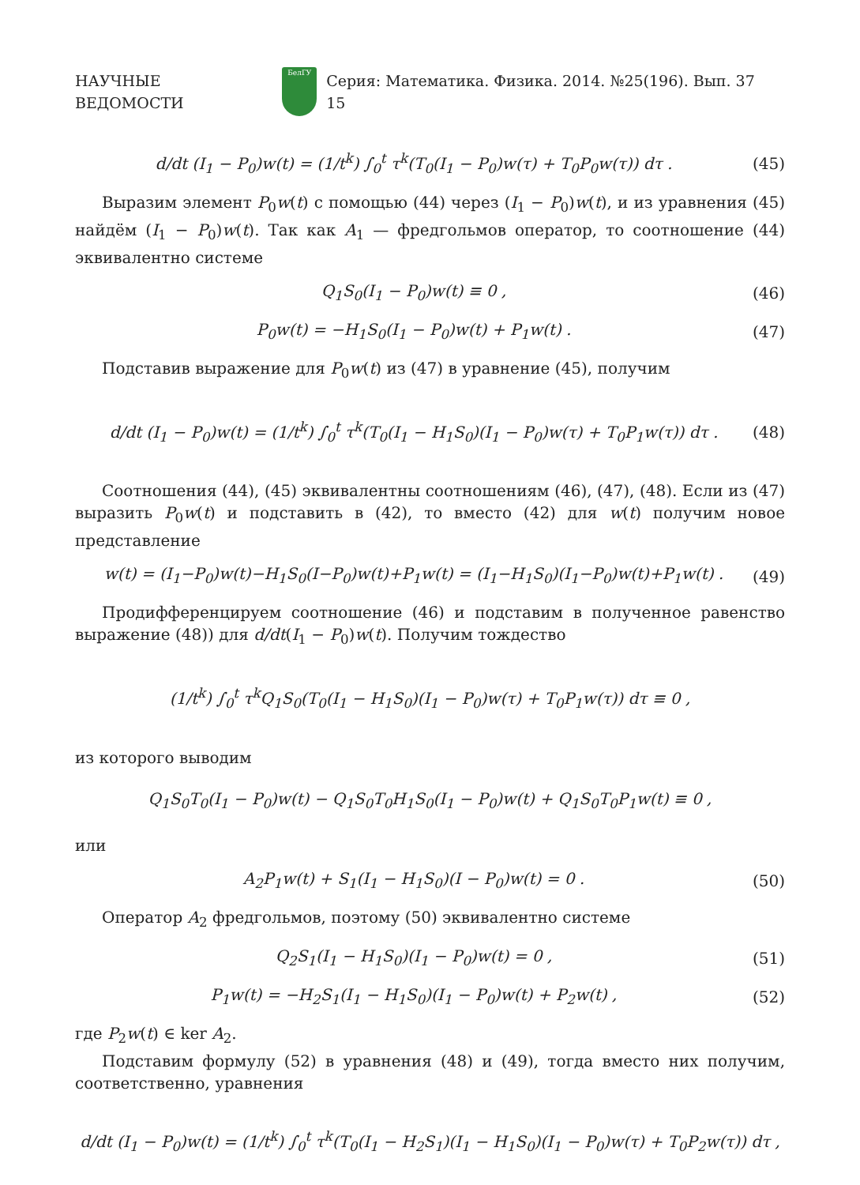НАУЧНЫЕ ВЕДОМОСТИ БелГУ Серия: Математика. Физика. 2014. №25(196). Вып. 37 15
d/dt (I<sub>1</sub> − P<sub>0</sub>)w(t) = (1/t<sup>k</sup>) ∫<sub>0</sub><sup>t</sup> τ<sup>k</sup>(T<sub>0</sub>(I<sub>1</sub> − P<sub>0</sub>)w(τ) + T<sub>0</sub>P<sub>0</sub>w(τ)) dτ . (45)
Выразим элемент P<sub>0</sub>w(t) с помощью (44) через (I<sub>1</sub> − P<sub>0</sub>)w(t), и из уравнения (45) найдём (I<sub>1</sub> − P<sub>0</sub>)w(t). Так как A<sub>1</sub> — фредгольмов оператор, то соотношение (44) эквивалентно системе
Q<sub>1</sub>S<sub>0</sub>(I<sub>1</sub> − P<sub>0</sub>)w(t) ≡ 0 , (46)
P<sub>0</sub>w(t) = −H<sub>1</sub>S<sub>0</sub>(I<sub>1</sub> − P<sub>0</sub>)w(t) + P<sub>1</sub>w(t) . (47)
Подставив выражение для P<sub>0</sub>w(t) из (47) в уравнение (45), получим
d/dt (I<sub>1</sub> − P<sub>0</sub>)w(t) = (1/t<sup>k</sup>) ∫<sub>0</sub><sup>t</sup> τ<sup>k</sup>(T<sub>0</sub>(I<sub>1</sub> − H<sub>1</sub>S<sub>0</sub>)(I<sub>1</sub> − P<sub>0</sub>)w(τ) + T<sub>0</sub>P<sub>1</sub>w(τ)) dτ . (48)
Соотношения (44), (45) эквивалентны соотношениям (46), (47), (48). Если из (47) выразить P<sub>0</sub>w(t) и подставить в (42), то вместо (42) для w(t) получим новое представление
w(t) = (I<sub>1</sub>−P<sub>0</sub>)w(t)−H<sub>1</sub>S<sub>0</sub>(I−P<sub>0</sub>)w(t)+P<sub>1</sub>w(t) = (I<sub>1</sub>−H<sub>1</sub>S<sub>0</sub>)(I<sub>1</sub>−P<sub>0</sub>)w(t)+P<sub>1</sub>w(t) . (49)
Продифференцируем соотношение (46) и подставим в полученное равенство выражение (48)) для d/dt(I<sub>1</sub> − P<sub>0</sub>)w(t). Получим тождество
(1/t<sup>k</sup>) ∫<sub>0</sub><sup>t</sup> τ<sup>k</sup>Q<sub>1</sub>S<sub>0</sub>(T<sub>0</sub>(I<sub>1</sub> − H<sub>1</sub>S<sub>0</sub>)(I<sub>1</sub> − P<sub>0</sub>)w(τ) + T<sub>0</sub>P<sub>1</sub>w(τ)) dτ ≡ 0 ,
из которого выводим
Q<sub>1</sub>S<sub>0</sub>T<sub>0</sub>(I<sub>1</sub> − P<sub>0</sub>)w(t) − Q<sub>1</sub>S<sub>0</sub>T<sub>0</sub>H<sub>1</sub>S<sub>0</sub>(I<sub>1</sub> − P<sub>0</sub>)w(t) + Q<sub>1</sub>S<sub>0</sub>T<sub>0</sub>P<sub>1</sub>w(t) ≡ 0 ,
или
A<sub>2</sub>P<sub>1</sub>w(t) + S<sub>1</sub>(I<sub>1</sub> − H<sub>1</sub>S<sub>0</sub>)(I − P<sub>0</sub>)w(t) = 0 . (50)
Оператор A<sub>2</sub> фредгольмов, поэтому (50) эквивалентно системе
Q<sub>2</sub>S<sub>1</sub>(I<sub>1</sub> − H<sub>1</sub>S<sub>0</sub>)(I<sub>1</sub> − P<sub>0</sub>)w(t) = 0 , (51)
P<sub>1</sub>w(t) = −H<sub>2</sub>S<sub>1</sub>(I<sub>1</sub> − H<sub>1</sub>S<sub>0</sub>)(I<sub>1</sub> − P<sub>0</sub>)w(t) + P<sub>2</sub>w(t) , (52)
где P<sub>2</sub>w(t) ∈ ker A<sub>2</sub>.
Подставим формулу (52) в уравнения (48) и (49), тогда вместо них получим, соответственно, уравнения
d/dt (I<sub>1</sub> − P<sub>0</sub>)w(t) = (1/t<sup>k</sup>) ∫<sub>0</sub><sup>t</sup> τ<sup>k</sup>(T<sub>0</sub>(I<sub>1</sub> − H<sub>2</sub>S<sub>1</sub>)(I<sub>1</sub> − H<sub>1</sub>S<sub>0</sub>)(I<sub>1</sub> − P<sub>0</sub>)w(τ) + T<sub>0</sub>P<sub>2</sub>w(τ)) dτ ,